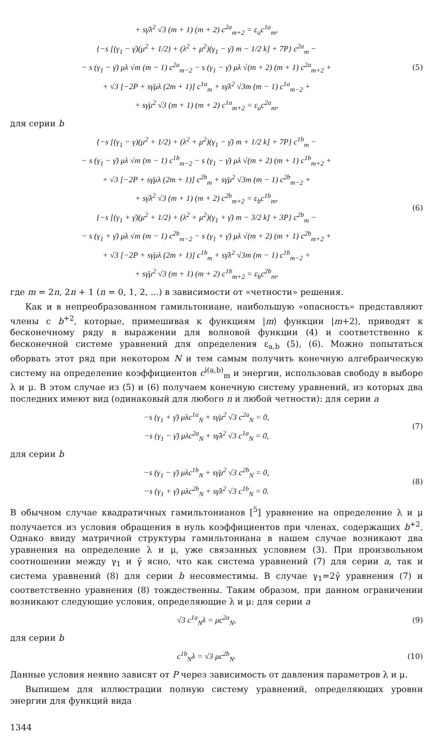+ sγ̄λ<sup>2</sup> √3 (m + 1) (m + 2) c<sup>2a</sup><sub>m+2</sub> = ε<sub>a</sub>c<sup>1a</sup><sub>m</sub>,
{−s [(γ<sub>1</sub> − γ̄)(μ<sup>2</sup> + 1/2) + (λ<sup>2</sup> + μ<sup>2</sup>)(γ<sub>1</sub> − γ̄) m − 1/2 k] + 7P} c<sup>2a</sup><sub>m</sub> −
− s (γ<sub>1</sub> − γ̄) μλ √m (m − 1) c<sup>2a</sup><sub>m−2</sub> − s (γ<sub>1</sub> − γ̄) μλ √(m + 2) (m + 1) c<sup>2a</sup><sub>m+2</sub> +
+ √3 [−2P + sγ̄μλ (2m + 1)] c<sup>1a</sup><sub>m</sub> + sγ̄λ<sup>2</sup> √3m (m − 1) c<sup>1a</sup><sub>m−2</sub> +
+ sγ̄μ<sup>2</sup> √3 (m + 1) (m + 2) c<sup>1a</sup><sub>m+2</sub> = ε<sub>a</sub>c<sup>2a</sup><sub>m</sub>,
(5)
для серии b
{−s [(γ<sub>1</sub> − γ)(μ<sup>2</sup> + 1/2) + (λ<sup>2</sup> + μ<sup>2</sup>)(γ<sub>1</sub> − γ̄) m + 1/2 k] + 7P} c<sup>1b</sup><sub>m</sub> −
− s (γ<sub>1</sub> − γ̄) μλ √m (m − 1) c<sup>1b</sup><sub>m−2</sub> − s (γ<sub>1</sub> − γ̄) μλ √(m + 2) (m + 1) c<sup>1b</sup><sub>m+2</sub> +
+ √3 [−2P + sγ̄μλ (2m + 1)] c<sup>2b</sup><sub>m</sub> + sγ̄μ<sup>2</sup> √3m (m − 1) c<sup>2b</sup><sub>m−2</sub> +
+ sγ̄λ<sup>2</sup> √3 (m + 1) (m + 2) c<sup>2b</sup><sub>m+2</sub> = ε<sub>b</sub>c<sup>1b</sup><sub>m</sub>,
{−s [(γ<sub>1</sub> + γ̄)(μ<sup>2</sup> + 1/2) + (λ<sup>2</sup> + μ<sup>2</sup>)(γ<sub>1</sub> + γ̄) m − 3/2 k] + 3P} c<sup>2b</sup><sub>m</sub> −
− s (γ<sub>1</sub> + γ̄) μλ √m (m − 1) c<sup>2b</sup><sub>m−2</sub> − s (γ<sub>1</sub> + γ̄) μλ √(m + 2) (m + 1) c<sup>2b</sup><sub>m+2</sub> +
+ √3 [−2P + sγ̄μλ (2m + 1)] c<sup>1b</sup><sub>m</sub> + sγ̄λ<sup>2</sup> √3m (m − 1) c<sup>1b</sup><sub>m−2</sub> +
+ sγ̄μ<sup>2</sup> √3 (m + 1) (m + 2) c<sup>1b</sup><sub>m+2</sub> = ε<sub>b</sub>c<sup>2b</sup><sub>m</sub>,
(6)
где m = 2n, 2n + 1 (n = 0, 1, 2, ...) в зависимости от «четности» решения.
Как и в непреобразованном гамильтониане, наибольшую «опасность» представляют члены с b<sup>+2</sup>, которые, примешивая к функциям |m⟩ функции |m+2⟩, приводят к бесконечному ряду в выражении для волновой функции (4) и соответственно к бесконечной системе уравнений для определения ε<sub>a,b</sub> (5), (6). Можно попытаться оборвать этот ряд при некотором N и тем самым получить конечную алгебраическую систему на определение коэффициентов c<sup>i(a,b)</sup><sub>m</sub> и энергии, использовав свободу в выборе λ и μ. В этом случае из (5) и (6) получаем конечную систему уравнений, из которых два последних имеют вид (одинаковый для любого n и любой четности): для серии a
−s (γ<sub>1</sub> + γ̄) μλc<sup>1a</sup><sub>N</sub> + sγ̄μ<sup>2</sup> √3 c<sup>2a</sup><sub>N</sub> = 0,
−s (γ<sub>1</sub> − γ̄) μλc<sup>2a</sup><sub>N</sub> + sγ̄λ<sup>2</sup> √3 c<sup>1a</sup><sub>N</sub> = 0,
(7)
для серии b
−s (γ<sub>1</sub> − γ̄) μλc<sup>1b</sup><sub>N</sub> + sγ̄μ<sup>2</sup> √3 c<sup>2b</sup><sub>N</sub> = 0,
−s (γ<sub>1</sub> + γ̄) μλc<sup>2b</sup><sub>N</sub> + sγ̄λ<sup>2</sup> √3 c<sup>1b</sup><sub>N</sub> = 0.
(8)
В обычном случае квадратичных гамильтонианов [<sup>5</sup>] уравнение на определение λ и μ получается из условия обращения в нуль коэффициентов при членах, содержащих b<sup>+2</sup>. Однако ввиду матричной структуры гамильтониана в нашем случае возникают два уравнения на определение λ и μ, уже связанных условием (3). При произвольном соотношении между γ<sub>1</sub> и γ̄ ясно, что как система уравнений (7) для серии a, так и система уравнений (8) для серии b несовместимы. В случае γ<sub>1</sub>=2γ̄ уравнения (7) и соответственно уравнения (8) тождественны. Таким образом, при данном ограничении возникают следующие условия, определяющие λ и μ: для серии a
√3 c<sup>1a</sup><sub>N</sub>λ = μc<sup>2a</sup><sub>N</sub>,
(9)
для серии b
c<sup>1b</sup><sub>N</sub>λ = √3 μc<sup>2b</sup><sub>N</sub>.
(10)
Данные условия неявно зависят от P через зависимость от давления параметров λ и μ.
Выпишем для иллюстрации полную систему уравнений, определяющих уровни энергии для функций вида
1344